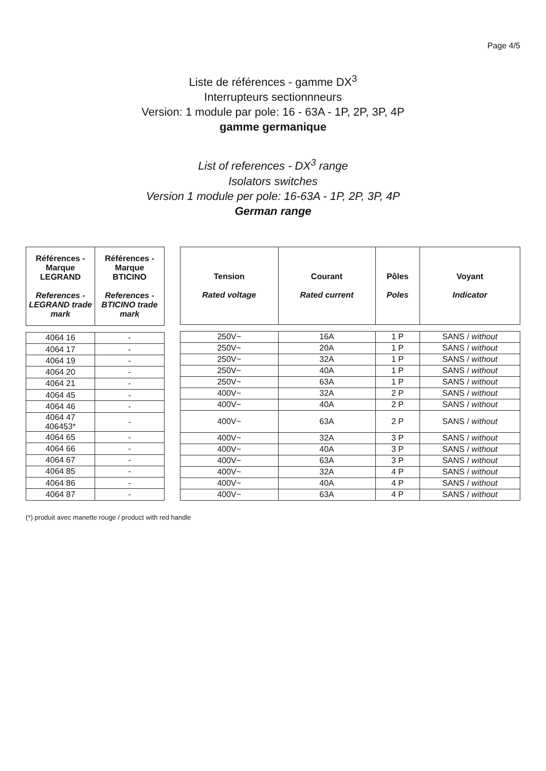Page 4/5
Liste de références - gamme DX<sup>3</sup>
Interrupteurs sectionnneurs
Version: 1 module par pole: 16 - 63A - 1P, 2P, 3P, 4P
gamme germanique
List of references - DX<sup>3</sup> range
Isolators switches
Version 1 module per pole: 16-63A - 1P, 2P, 3P, 4P
German range
| Références - Marque LEGRAND References - LEGRAND trade mark | Références - Marque BTICINO References - BTICINO trade mark |
| --- | --- |
| 4064 16 | - |
| 4064 17 | - |
| 4064 19 | - |
| 4064 20 | - |
| 4064 21 | - |
| 4064 45 | - |
| 4064 46 | - |
| 4064 47 406453* | - |
| 4064 65 | - |
| 4064 66 | - |
| 4064 67 | - |
| 4064 85 | - |
| 4064 86 | - |
| 4064 87 | - |
| Tension Rated voltage | Courant Rated current | Pôles Poles | Voyant Indicator |
| --- | --- | --- | --- |
| 250V~ | 16A | 1 P | SANS / without |
| 250V~ | 20A | 1 P | SANS / without |
| 250V~ | 32A | 1 P | SANS / without |
| 250V~ | 40A | 1 P | SANS / without |
| 250V~ | 63A | 1 P | SANS / without |
| 400V~ | 32A | 2 P | SANS / without |
| 400V~ | 40A | 2 P | SANS / without |
| 400V~ | 63A | 2 P | SANS / without |
| 400V~ | 32A | 3 P | SANS / without |
| 400V~ | 40A | 3 P | SANS / without |
| 400V~ | 63A | 3 P | SANS / without |
| 400V~ | 32A | 4 P | SANS / without |
| 400V~ | 40A | 4 P | SANS / without |
| 400V~ | 63A | 4 P | SANS / without |
(*) produit avec manette rouge / product with red handle